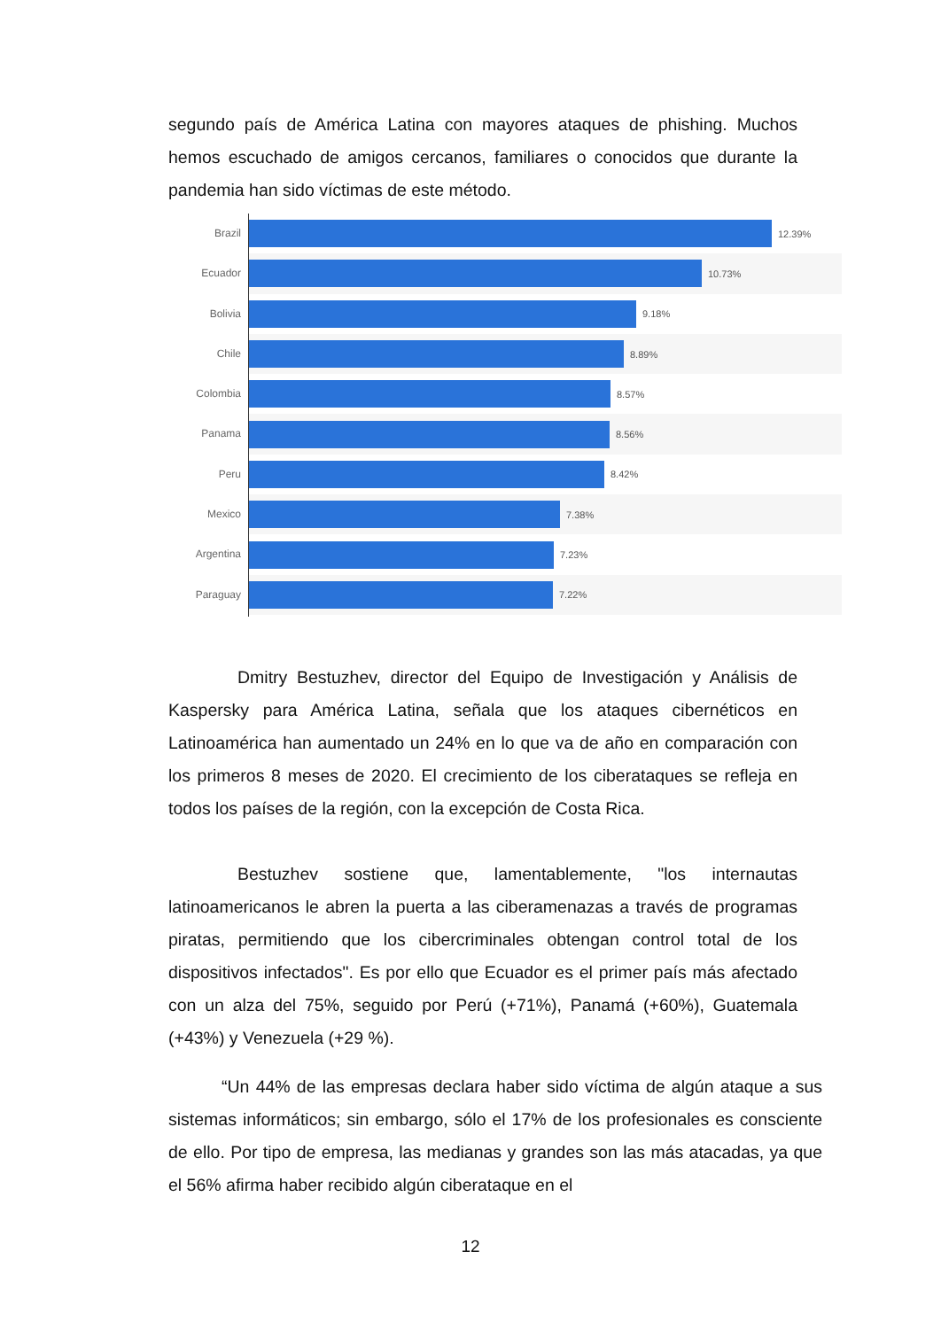segundo país de América Latina con mayores ataques de phishing. Muchos hemos escuchado de amigos cercanos, familiares o conocidos que durante la pandemia han sido víctimas de este método.
Brazil
Ecuador
Bolivia
Chile
Colombia
Panama
Peru
Mexico
Argentina
Paraguay
12.39%
10.73%
9.18%
8.89%
8.57%
8.56%
8.42%
7.38%
7.23%
7.22%
Dmitry Bestuzhev, director del Equipo de Investigación y Análisis de Kaspersky para América Latina, señala que los ataques cibernéticos en Latinoamérica han aumentado un 24% en lo que va de año en comparación con los primeros 8 meses de 2020. El crecimiento de los ciberataques se refleja en todos los países de la región, con la excepción de Costa Rica.
Bestuzhev sostiene que, lamentablemente, "los internautas latinoamericanos le abren la puerta a las ciberamenazas a través de programas piratas, permitiendo que los cibercriminales obtengan control total de los dispositivos infectados". Es por ello que Ecuador es el primer país más afectado con un alza del 75%, seguido por Perú (+71%), Panamá (+60%), Guatemala (+43%) y Venezuela (+29 %).
“Un 44% de las empresas declara haber sido víctima de algún ataque a sus sistemas informáticos; sin embargo, sólo el 17% de los profesionales es consciente de ello. Por tipo de empresa, las medianas y grandes son las más atacadas, ya que el 56% afirma haber recibido algún ciberataque en el
12